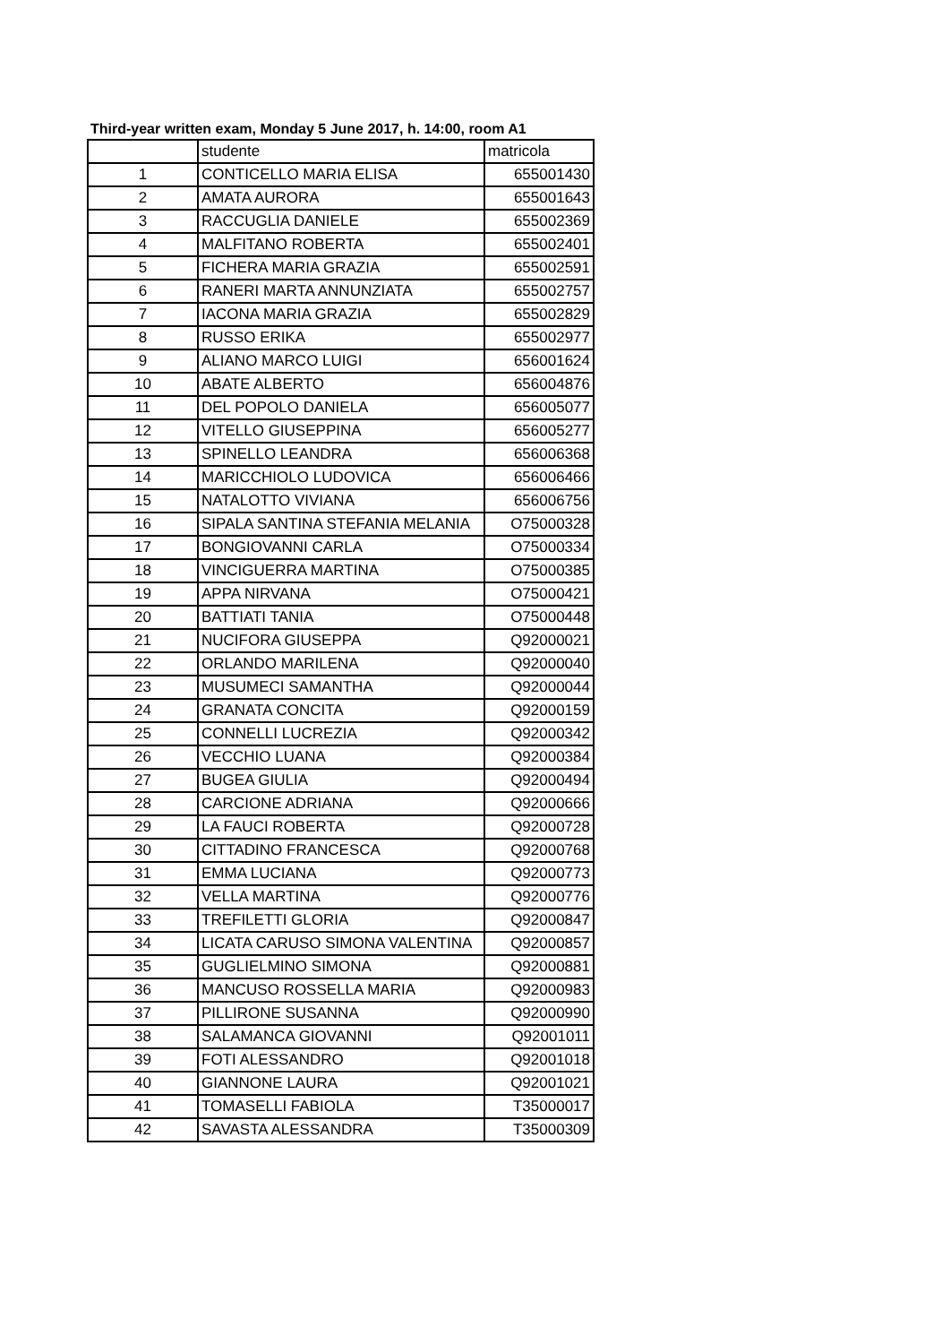Third-year written exam, Monday 5 June 2017, h. 14:00, room A1
| | studente | matricola |
| --- | --- | --- |
| 1 | CONTICELLO MARIA ELISA | 655001430 |
| 2 | AMATA AURORA | 655001643 |
| 3 | RACCUGLIA DANIELE | 655002369 |
| 4 | MALFITANO ROBERTA | 655002401 |
| 5 | FICHERA MARIA GRAZIA | 655002591 |
| 6 | RANERI MARTA ANNUNZIATA | 655002757 |
| 7 | IACONA MARIA GRAZIA | 655002829 |
| 8 | RUSSO ERIKA | 655002977 |
| 9 | ALIANO MARCO LUIGI | 656001624 |
| 10 | ABATE ALBERTO | 656004876 |
| 11 | DEL POPOLO DANIELA | 656005077 |
| 12 | VITELLO GIUSEPPINA | 656005277 |
| 13 | SPINELLO LEANDRA | 656006368 |
| 14 | MARICCHIOLO LUDOVICA | 656006466 |
| 15 | NATALOTTO VIVIANA | 656006756 |
| 16 | SIPALA SANTINA STEFANIA MELANIA | O75000328 |
| 17 | BONGIOVANNI CARLA | O75000334 |
| 18 | VINCIGUERRA MARTINA | O75000385 |
| 19 | APPA NIRVANA | O75000421 |
| 20 | BATTIATI TANIA | O75000448 |
| 21 | NUCIFORA GIUSEPPA | Q92000021 |
| 22 | ORLANDO MARILENA | Q92000040 |
| 23 | MUSUMECI SAMANTHA | Q92000044 |
| 24 | GRANATA CONCITA | Q92000159 |
| 25 | CONNELLI LUCREZIA | Q92000342 |
| 26 | VECCHIO LUANA | Q92000384 |
| 27 | BUGEA GIULIA | Q92000494 |
| 28 | CARCIONE ADRIANA | Q92000666 |
| 29 | LA FAUCI ROBERTA | Q92000728 |
| 30 | CITTADINO FRANCESCA | Q92000768 |
| 31 | EMMA LUCIANA | Q92000773 |
| 32 | VELLA MARTINA | Q92000776 |
| 33 | TREFILETTI GLORIA | Q92000847 |
| 34 | LICATA CARUSO SIMONA VALENTINA | Q92000857 |
| 35 | GUGLIELMINO SIMONA | Q92000881 |
| 36 | MANCUSO ROSSELLA MARIA | Q92000983 |
| 37 | PILLIRONE SUSANNA | Q92000990 |
| 38 | SALAMANCA GIOVANNI | Q92001011 |
| 39 | FOTI ALESSANDRO | Q92001018 |
| 40 | GIANNONE LAURA | Q92001021 |
| 41 | TOMASELLI FABIOLA | T35000017 |
| 42 | SAVASTA ALESSANDRA | T35000309 |